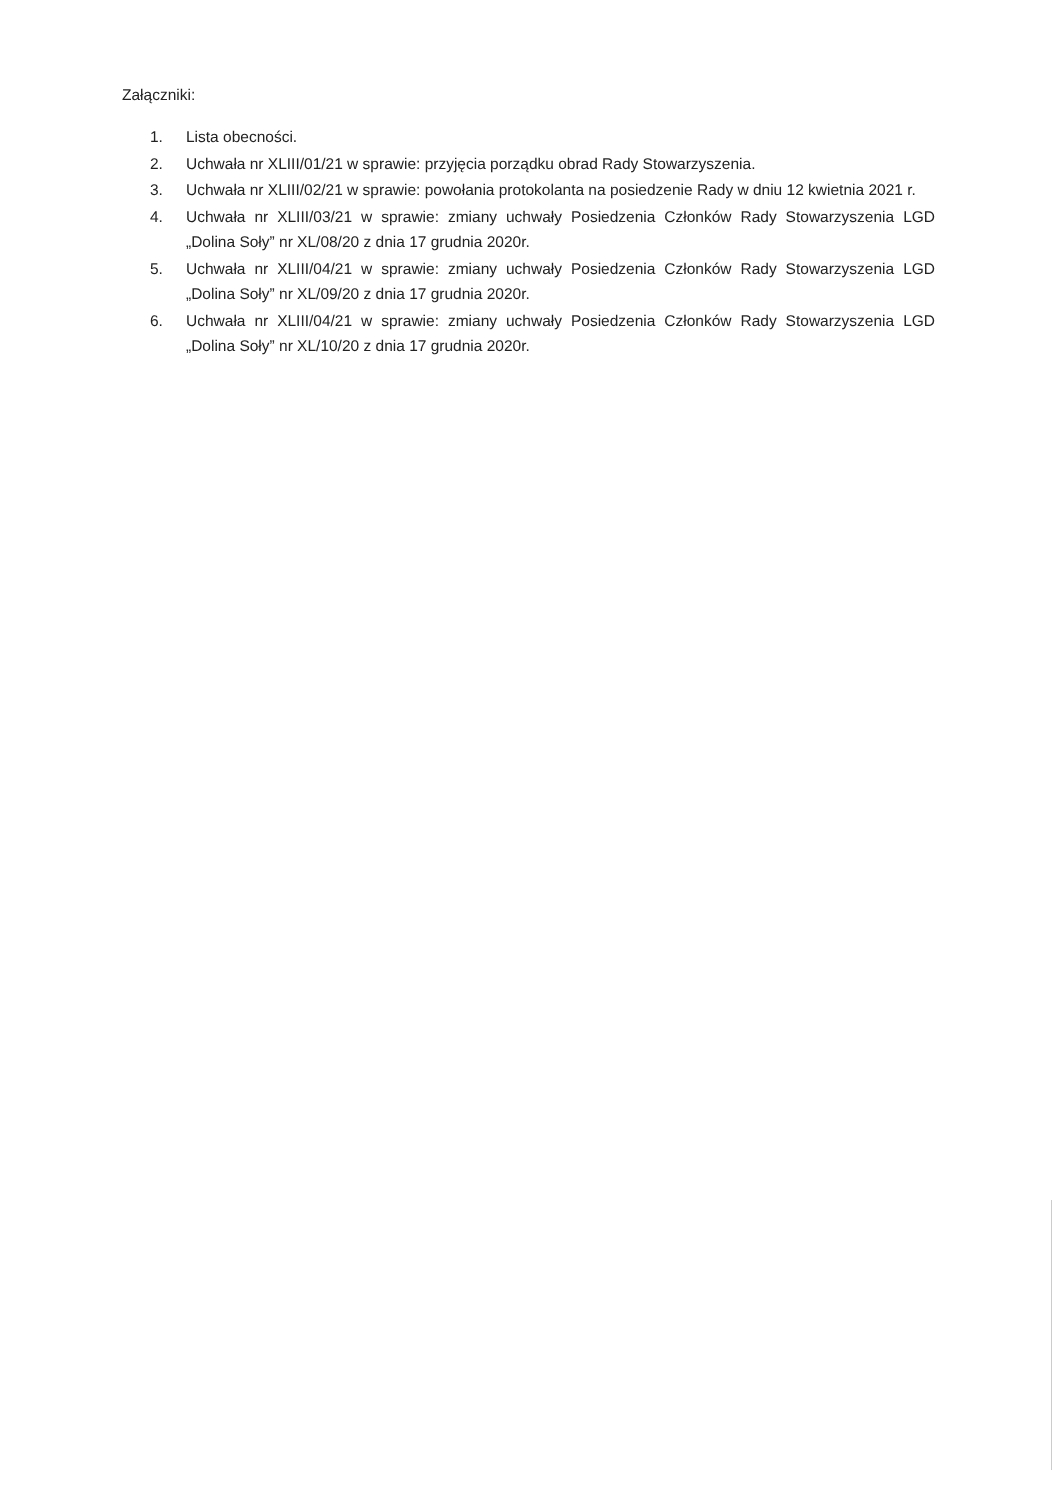Załączniki:
1. Lista obecności.
2. Uchwała nr XLIII/01/21 w sprawie: przyjęcia porządku obrad Rady Stowarzyszenia.
3. Uchwała nr XLIII/02/21 w sprawie: powołania protokolanta na posiedzenie Rady w dniu 12 kwietnia 2021 r.
4. Uchwała nr XLIII/03/21 w sprawie: zmiany uchwały Posiedzenia Członków Rady Stowarzyszenia LGD „Dolina Soły” nr XL/08/20 z dnia 17 grudnia 2020r.
5. Uchwała nr XLIII/04/21 w sprawie: zmiany uchwały Posiedzenia Członków Rady Stowarzyszenia LGD „Dolina Soły” nr XL/09/20 z dnia 17 grudnia 2020r.
6. Uchwała nr XLIII/04/21 w sprawie: zmiany uchwały Posiedzenia Członków Rady Stowarzyszenia LGD „Dolina Soły” nr XL/10/20 z dnia 17 grudnia 2020r.